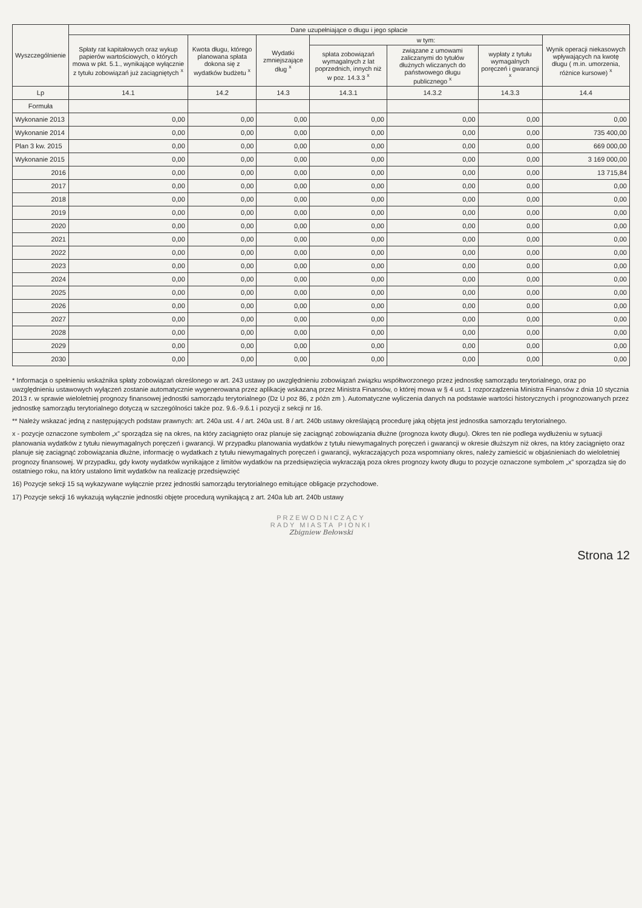| Wyszczególnienie | Dane uzupełniające o długu i jego spłacie | | | | | | |
| --- | --- | --- | --- | --- | --- | --- | --- |
| | Spłaty rat kapitałowych oraz wykup papierów wartościowych, o których mowa w pkt. 5.1., wynikające wyłącznie z tytułu zobowiązań już zaciągniętych <sup>x</sup> | Kwota długu, którego planowana spłata dokona się z wydatków budżetu <sup>x</sup> | Wydatki zmniejszające dług <sup>x</sup> | w tym: | | | Wynik operacji niekasowych wpływających na kwotę długu ( m.in. umorzenia, różnice kursowe) <sup>x</sup> |
| | | | | spłata zobowiązań wymagalnych z lat poprzednich, innych niż w poz. 14.3.3 <sup>x</sup> | związane z umowami zaliczanymi do tytułów dłużnych wliczanych do państwowego długu publicznego <sup>x</sup> | wypłaty z tytułu wymagalnych poręczeń i gwarancji <sup>x</sup> | |
| Lp | 14.1 | 14.2 | 14.3 | 14.3.1 | 14.3.2 | 14.3.3 | 14.4 |
| Formuła | | | | | | | |
| Wykonanie 2013 | 0,00 | 0,00 | 0,00 | 0,00 | 0,00 | 0,00 | 0,00 |
| Wykonanie 2014 | 0,00 | 0,00 | 0,00 | 0,00 | 0,00 | 0,00 | 735 400,00 |
| Plan 3 kw. 2015 | 0,00 | 0,00 | 0,00 | 0,00 | 0,00 | 0,00 | 669 000,00 |
| Wykonanie 2015 | 0,00 | 0,00 | 0,00 | 0,00 | 0,00 | 0,00 | 3 169 000,00 |
| 2016 | 0,00 | 0,00 | 0,00 | 0,00 | 0,00 | 0,00 | 13 715,84 |
| 2017 | 0,00 | 0,00 | 0,00 | 0,00 | 0,00 | 0,00 | 0,00 |
| 2018 | 0,00 | 0,00 | 0,00 | 0,00 | 0,00 | 0,00 | 0,00 |
| 2019 | 0,00 | 0,00 | 0,00 | 0,00 | 0,00 | 0,00 | 0,00 |
| 2020 | 0,00 | 0,00 | 0,00 | 0,00 | 0,00 | 0,00 | 0,00 |
| 2021 | 0,00 | 0,00 | 0,00 | 0,00 | 0,00 | 0,00 | 0,00 |
| 2022 | 0,00 | 0,00 | 0,00 | 0,00 | 0,00 | 0,00 | 0,00 |
| 2023 | 0,00 | 0,00 | 0,00 | 0,00 | 0,00 | 0,00 | 0,00 |
| 2024 | 0,00 | 0,00 | 0,00 | 0,00 | 0,00 | 0,00 | 0,00 |
| 2025 | 0,00 | 0,00 | 0,00 | 0,00 | 0,00 | 0,00 | 0,00 |
| 2026 | 0,00 | 0,00 | 0,00 | 0,00 | 0,00 | 0,00 | 0,00 |
| 2027 | 0,00 | 0,00 | 0,00 | 0,00 | 0,00 | 0,00 | 0,00 |
| 2028 | 0,00 | 0,00 | 0,00 | 0,00 | 0,00 | 0,00 | 0,00 |
| 2029 | 0,00 | 0,00 | 0,00 | 0,00 | 0,00 | 0,00 | 0,00 |
| 2030 | 0,00 | 0,00 | 0,00 | 0,00 | 0,00 | 0,00 | 0,00 |
* Informacja o spełnieniu wskaźnika spłaty zobowiązań określonego w art. 243 ustawy po uwzględnieniu zobowiązań związku współtworzonego przez jednostkę samorządu terytorialnego, oraz po uwzględnieniu ustawowych wyłączeń zostanie automatycznie wygenerowana przez aplikację wskazaną przez Ministra Finansów, o której mowa w § 4 ust. 1 rozporządzenia Ministra Finansów z dnia 10 stycznia 2013 r. w sprawie wieloletniej prognozy finansowej jednostki samorządu terytorialnego (Dz U poz 86, z późn zm ). Automatyczne wyliczenia danych na podstawie wartości historycznych i prognozowanych przez jednostkę samorządu terytorialnego dotyczą w szczególności także poz. 9.6.-9.6.1 i pozycji z sekcji nr 16.
** Należy wskazać jedną z następujących podstaw prawnych: art. 240a ust. 4 / art. 240a ust. 8 / art. 240b ustawy określającą procedurę jaką objęta jest jednostka samorządu terytorialnego.
x - pozycje oznaczone symbolem „x” sporządza się na okres, na który zaciągnięto oraz planuje się zaciągnąć zobowiązania dłużne (prognoza kwoty długu). Okres ten nie podlega wydłużeniu w sytuacji planowania wydatków z tytułu niewymagalnych poręczeń i gwarancji. W przypadku planowania wydatków z tytułu niewymagalnych poręczeń i gwarancji w okresie dłuższym niż okres, na który zaciągnięto oraz planuje się zaciągnąć zobowiązania dłużne, informację o wydatkach z tytułu niewymagalnych poręczeń i gwarancji, wykraczających poza wspomniany okres, należy zamieścić w objaśnieniach do wieloletniej prognozy finansowej. W przypadku, gdy kwoty wydatków wynikające z limitów wydatków na przedsięwzięcia wykraczają poza okres prognozy kwoty długu to pozycje oznaczone symbolem „x” sporządza się do ostatniego roku, na który ustalono limit wydatków na realizację przedsięwzięć
16) Pozycje sekcji 15 są wykazywane wyłącznie przez jednostki samorządu terytorialnego emitujące obligacje przychodowe.
17) Pozycje sekcji 16 wykazują wyłącznie jednostki objęte procedurą wynikającą z art. 240a lub art. 240b ustawy
PRZEWODNICZĄCY
RADY MIASTA PIONKI
Zbigniew Bełowski
Strona 12